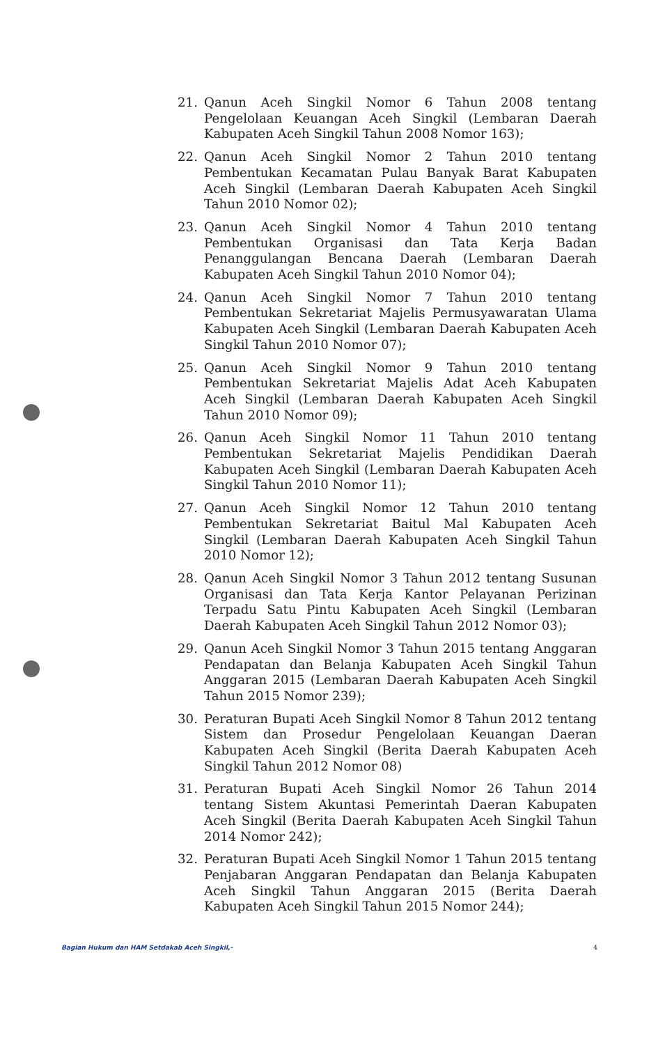21. Qanun Aceh Singkil Nomor 6 Tahun 2008 tentang Pengelolaan Keuangan Aceh Singkil (Lembaran Daerah Kabupaten Aceh Singkil Tahun 2008 Nomor 163);
22. Qanun Aceh Singkil Nomor 2 Tahun 2010 tentang Pembentukan Kecamatan Pulau Banyak Barat Kabupaten Aceh Singkil (Lembaran Daerah Kabupaten Aceh Singkil Tahun 2010 Nomor 02);
23. Qanun Aceh Singkil Nomor 4 Tahun 2010 tentang Pembentukan Organisasi dan Tata Kerja Badan Penanggulangan Bencana Daerah (Lembaran Daerah Kabupaten Aceh Singkil Tahun 2010 Nomor 04);
24. Qanun Aceh Singkil Nomor 7 Tahun 2010 tentang Pembentukan Sekretariat Majelis Permusyawaratan Ulama Kabupaten Aceh Singkil (Lembaran Daerah Kabupaten Aceh Singkil Tahun 2010 Nomor 07);
25. Qanun Aceh Singkil Nomor 9 Tahun 2010 tentang Pembentukan Sekretariat Majelis Adat Aceh Kabupaten Aceh Singkil (Lembaran Daerah Kabupaten Aceh Singkil Tahun 2010 Nomor 09);
26. Qanun Aceh Singkil Nomor 11 Tahun 2010 tentang Pembentukan Sekretariat Majelis Pendidikan Daerah Kabupaten Aceh Singkil (Lembaran Daerah Kabupaten Aceh Singkil Tahun 2010 Nomor 11);
27. Qanun Aceh Singkil Nomor 12 Tahun 2010 tentang Pembentukan Sekretariat Baitul Mal Kabupaten Aceh Singkil (Lembaran Daerah Kabupaten Aceh Singkil Tahun 2010 Nomor 12);
28. Qanun Aceh Singkil Nomor 3 Tahun 2012 tentang Susunan Organisasi dan Tata Kerja Kantor Pelayanan Perizinan Terpadu Satu Pintu Kabupaten Aceh Singkil (Lembaran Daerah Kabupaten Aceh Singkil Tahun 2012 Nomor 03);
29. Qanun Aceh Singkil Nomor 3 Tahun 2015 tentang Anggaran Pendapatan dan Belanja Kabupaten Aceh Singkil Tahun Anggaran 2015 (Lembaran Daerah Kabupaten Aceh Singkil Tahun 2015 Nomor 239);
30. Peraturan Bupati Aceh Singkil Nomor 8 Tahun 2012 tentang Sistem dan Prosedur Pengelolaan Keuangan Daeran Kabupaten Aceh Singkil (Berita Daerah Kabupaten Aceh Singkil Tahun 2012 Nomor 08)
31. Peraturan Bupati Aceh Singkil Nomor 26 Tahun 2014 tentang Sistem Akuntasi Pemerintah Daeran Kabupaten Aceh Singkil (Berita Daerah Kabupaten Aceh Singkil Tahun 2014 Nomor 242);
32. Peraturan Bupati Aceh Singkil Nomor 1 Tahun 2015 tentang Penjabaran Anggaran Pendapatan dan Belanja Kabupaten Aceh Singkil Tahun Anggaran 2015 (Berita Daerah Kabupaten Aceh Singkil Tahun 2015 Nomor 244);
Bagian Hukum dan HAM Setdakab Aceh Singkil,- 4